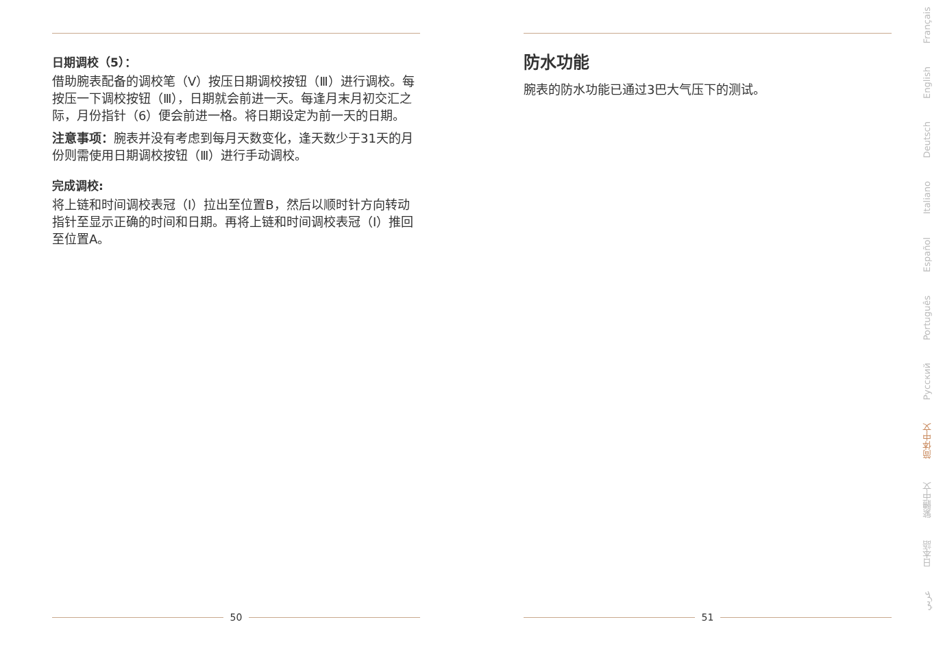日期调校（5）：
借助腕表配备的调校笔（V）按压日期调校按钮（Ⅲ）进行调校。每按压一下调校按钮（Ⅲ），日期就会前进一天。每逢月末月初交汇之际，月份指针（6）便会前进一格。将日期设定为前一天的日期。
注意事项：腕表并没有考虑到每月天数变化，逢天数少于31天的月份则需使用日期调校按钮（Ⅲ）进行手动调校。
完成调校:
将上链和时间调校表冠（I）拉出至位置B，然后以顺时针方向转动指针至显示正确的时间和日期。再将上链和时间调校表冠（I）推回至位置A。
50
防水功能
腕表的防水功能已通过3巴大气压下的测试。
51
Français
English
Deutsch
Italiano
Español
Português
Русский
简体中文
繁體中文
日本語
عربي